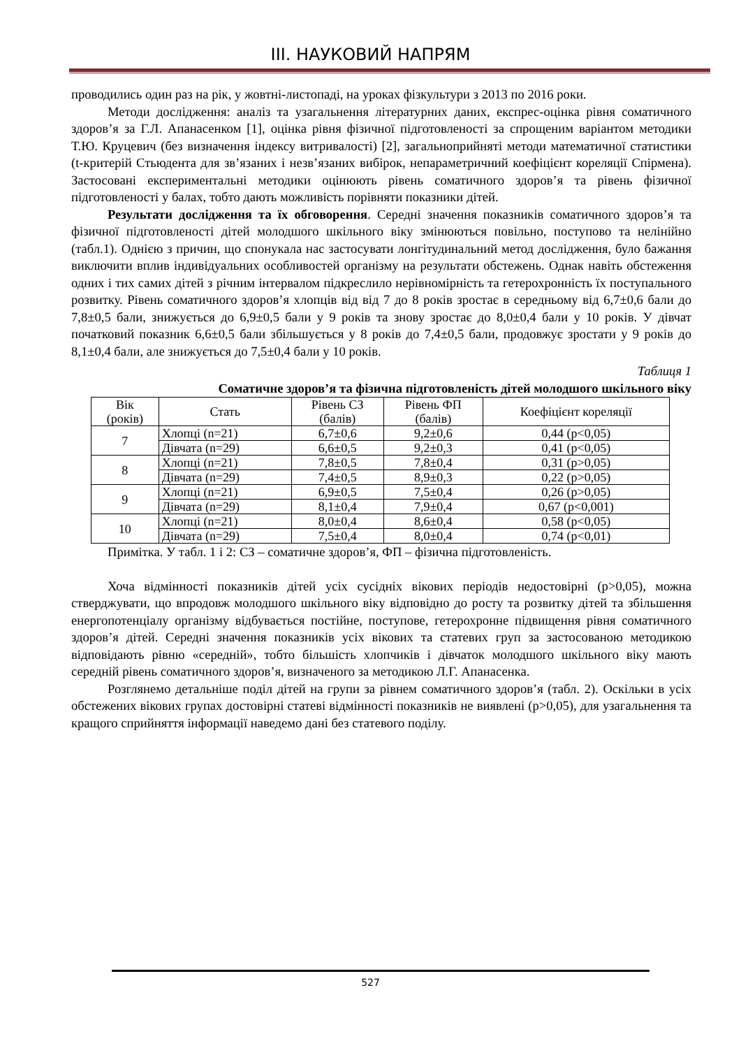ІІІ. НАУКОВИЙ НАПРЯМ
проводились один раз на рік, у жовтні-листопаді, на уроках фізкультури з 2013 по 2016 роки.
Методи дослідження: аналіз та узагальнення літературних даних, експрес-оцінка рівня соматичного здоров’я за Г.Л. Апанасенком [1], оцінка рівня фізичної підготовленості за спрощеним варіантом методики Т.Ю. Круцевич (без визначення індексу витривалості) [2], загальноприйняті методи математичної статистики (t-критерій Стьюдента для зв’язаних і незв’язаних вибірок, непараметричний коефіцієнт кореляції Спірмена). Застосовані експериментальні методики оцінюють рівень соматичного здоров’я та рівень фізичної підготовленості у балах, тобто дають можливість порівняти показники дітей.
Результати дослідження та їх обговорення. Середні значення показників соматичного здоров’я та фізичної підготовленості дітей молодшого шкільного віку змінюються повільно, поступово та нелінійно (табл.1). Однією з причин, що спонукала нас застосувати лонгітудинальний метод дослідження, було бажання виключити вплив індивідуальних особливостей організму на результати обстежень. Однак навіть обстеження одних і тих самих дітей з річним інтервалом підкреслило нерівномірність та гетерохронність їх поступального розвитку. Рівень соматичного здоров’я хлопців від від 7 до 8 років зростає в середньому від 6,7±0,6 бали до 7,8±0,5 бали, знижується до 6,9±0,5 бали у 9 років та знову зростає до 8,0±0,4 бали у 10 років. У дівчат початковий показник 6,6±0,5 бали збільшується у 8 років до 7,4±0,5 бали, продовжує зростати у 9 років до 8,1±0,4 бали, але знижується до 7,5±0,4 бали у 10 років.
Таблиця 1
Соматичне здоров’я та фізична підготовленість дітей молодшого шкільного віку
| Вік (років) | Стать | Рівень СЗ (балів) | Рівень ФП (балів) | Коефіцієнт кореляції |
| --- | --- | --- | --- | --- |
| 7 | Хлопці (n=21) | 6,7±0,6 | 9,2±0,6 | 0,44 (p<0,05) |
| | Дівчата (n=29) | 6,6±0,5 | 9,2±0,3 | 0,41 (p<0,05) |
| 8 | Хлопці (n=21) | 7,8±0,5 | 7,8±0,4 | 0,31 (p>0,05) |
| | Дівчата (n=29) | 7,4±0,5 | 8,9±0,3 | 0,22 (p>0,05) |
| 9 | Хлопці (n=21) | 6,9±0,5 | 7,5±0,4 | 0,26 (p>0,05) |
| | Дівчата (n=29) | 8,1±0,4 | 7,9±0,4 | 0,67 (p<0,001) |
| 10 | Хлопці (n=21) | 8,0±0,4 | 8,6±0,4 | 0,58 (p<0,05) |
| | Дівчата (n=29) | 7,5±0,4 | 8,0±0,4 | 0,74 (p<0,01) |
Примітка. У табл. 1 і 2: СЗ – соматичне здоров’я, ФП – фізична підготовленість.
Хоча відмінності показників дітей усіх сусідніх вікових періодів недостовірні (p>0,05), можна стверджувати, що впродовж молодшого шкільного віку відповідно до росту та розвитку дітей та збільшення енергопотенціалу організму відбувається постійне, поступове, гетерохронне підвищення рівня соматичного здоров’я дітей. Середні значення показників усіх вікових та статевих груп за застосованою методикою відповідають рівню «середній», тобто більшість хлопчиків і дівчаток молодшого шкільного віку мають середній рівень соматичного здоров’я, визначеного за методикою Л.Г. Апанасенка.
Розглянемо детальніше поділ дітей на групи за рівнем соматичного здоров’я (табл. 2). Оскільки в усіх обстежених вікових групах достовірні статеві відмінності показників не виявлені (p>0,05), для узагальнення та кращого сприйняття інформації наведемо дані без статевого поділу.
527